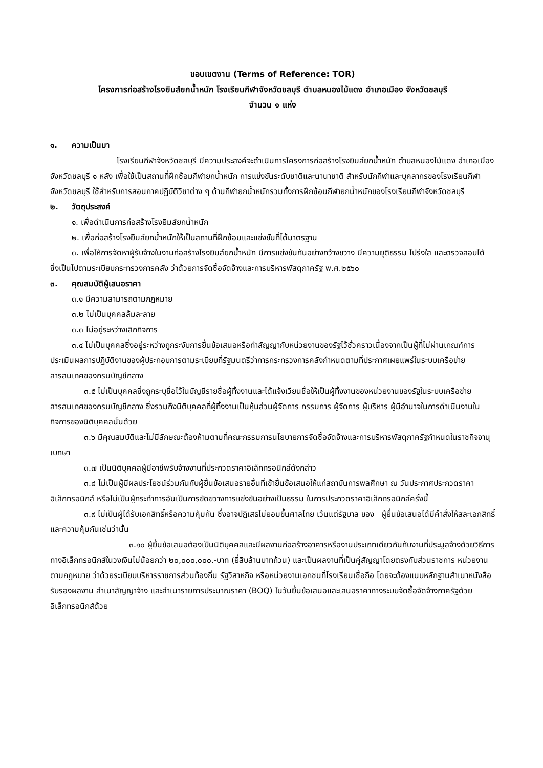ขอบเขตงาน (Terms of Reference: TOR)
โครงการก่อสร้างโรงยิมส์ยกน้ำหนัก โรงเรียนกีฬาจังหวัดชลบุรี ตำบลหนองไม้แดง อำเภอเมือง จังหวัดชลบุรี
จำนวน ๑ แห่ง
๑. ความเป็นมา
โรงเรียนกีฬาจังหวัดชลบุรี มีความประสงค์จะดำเนินการโครงการก่อสร้างโรงยิมส์ยกน้ำหนัก ตำบลหนองไม้แดง อำเภอเมือง จังหวัดชลบุรี ๑ หลัง เพื่อใช้เป็นสถานที่ฝึกซ้อมกีฬายกน้ำหนัก การแข่งขันระดับชาติและนานาชาติ สำหรับนักกีฬาและบุคลากรของโรงเรียนกีฬาจังหวัดชลบุรี ใช้สำหรับการสอนภาคปฏิบัติวิชาต่าง ๆ ด้านกีฬายกน้ำหนักรวมทั้งการฝึกซ้อมกีฬายกน้ำหนักของโรงเรียนกีฬาจังหวัดชลบุรี
๒. วัตถุประสงค์
๑. เพื่อดำเนินการก่อสร้างโรงยิมส์ยกน้ำหนัก
๒. เพื่อก่อสร้างโรงยิมส์ยกน้ำหนักให้เป็นสถานที่ฝึกซ้อมและแข่งขันที่ได้มาตรฐาน
๓. เพื่อให้การจัดหาผู้รับจ้างในงานก่อสร้างโรงยิมส์ยกน้ำหนัก มีการแข่งขันกันอย่างกว้างขวาง มีความยุติธรรม โปร่งใส และตรวจสอบได้ ซึ่งเป็นไปตามระเบียบกระทรวงการคลัง ว่าด้วยการจัดซื้อจัดจ้างและการบริหารพัสดุภาครัฐ พ.ศ.๒๕๖๐
๓. คุณสมบัติผู้เสนอราคา
๓.๑ มีความสามารถตามกฎหมาย
๓.๒ ไม่เป็นบุคคลล้มละลาย
๓.๓ ไม่อยู่ระหว่างเลิกกิจการ
๓.๔ ไม่เป็นบุคคลซึ่งอยู่ระหว่างถูกระงับการยื่นข้อเสนอหรือทำสัญญากับหน่วยงานของรัฐไว้ชั่วคราวเนื่องจากเป็นผู้ที่ไม่ผ่านเกณฑ์การประเมินผลการปฏิบัติงานของผู้ประกอบการตามระเบียบที่รัฐมนตรีว่าการกระทรวงการคลังกำหนดตามที่ประกาศเผยแพร่ในระบบเครือข่ายสารสนเทศของกรมบัญชีกลาง
๓.๕ ไม่เป็นบุคคลซึ่งถูกระบุชื่อไว้ในบัญชีรายชื่อผู้ทิ้งงานและได้แจ้งเวียนชื่อให้เป็นผู้ทิ้งงานของหน่วยงานของรัฐในระบบเครือข่ายสารสนเทศของกรมบัญชีกลาง ซึ่งรวมถึงนิติบุคคลที่ผู้ทิ้งงานเป็นหุ้นส่วนผู้จัดการ กรรมการ ผู้จัดการ ผู้บริหาร ผู้มีอำนาจในการดำเนินงานในกิจการของนิติบุคคลนั้นด้วย
๓.๖ มีคุณสมบัติและไม่มีลักษณะต้องห้ามตามที่คณะกรรมการนโยบายการจัดซื้อจัดจ้างและการบริหารพัสดุภาครัฐกำหนดในราชกิจจานุเบกษา
๓.๗ เป็นนิติบุคคลผู้มีอาชีพรับจ้างงานที่ประกวดราคาอิเล็กทรอนิกส์ดังกล่าว
๓.๘ ไม่เป็นผู้มีผลประโยชน์ร่วมกันกับผู้ยื่นข้อเสนอรายอื่นที่เข้ายื่นข้อเสนอให้แก่สถาบันการพลศึกษา ณ วันประกาศประกวดราคาอิเล็กทรอนิกส์ หรือไม่เป็นผู้กระทำการอันเป็นการขัดขวางการแข่งขันอย่างเป็นธรรม ในการประกวดราคาอิเล็กทรอนิกส์ครั้งนี้
๓.๙ ไม่เป็นผู้ได้รับเอกสิทธิ์หรือความคุ้มกัน ซึ่งอาจปฏิเสธไม่ยอมขึ้นศาลไทย เว้นแต่รัฐบาล ของ ผู้ยื่นข้อเสนอได้มีคำสั่งให้สละเอกสิทธิ์และความคุ้มกันเช่นว่านั้น
๓.๑๐ ผู้ยื่นข้อเสนอต้องเป็นนิติบุคคลและมีผลงานก่อสร้างอาคารหรืองานประเภทเดียวกันกับงานที่ประมูลจ้างด้วยวิธีการทางอิเล็กทรอนิกส์ในวงเงินไม่น้อยกว่า ๒๐,๐๐๐,๐๐๐.-บาท (ยี่สิบล้านบาทถ้วน) และเป็นผลงานที่เป็นคู่สัญญาโดยตรงกับส่วนราชการ หน่วยงานตามกฎหมาย ว่าด้วยระเบียบบริหารราชการส่วนท้องถิ่น รัฐวิสาหกิจ หรือหน่วยงานเอกชนที่โรงเรียนเชื่อถือ โดยจะต้องแนบหลักฐานสำเนาหนังสือรับรองผลงาน สำเนาสัญญาจ้าง และสำเนารายการประมาณราคา (BOQ) ในวันยื่นข้อเสนอและเสนอราคาทางระบบจัดซื้อจัดจ้างภาครัฐด้วยอิเล็กทรอนิกส์ด้วย